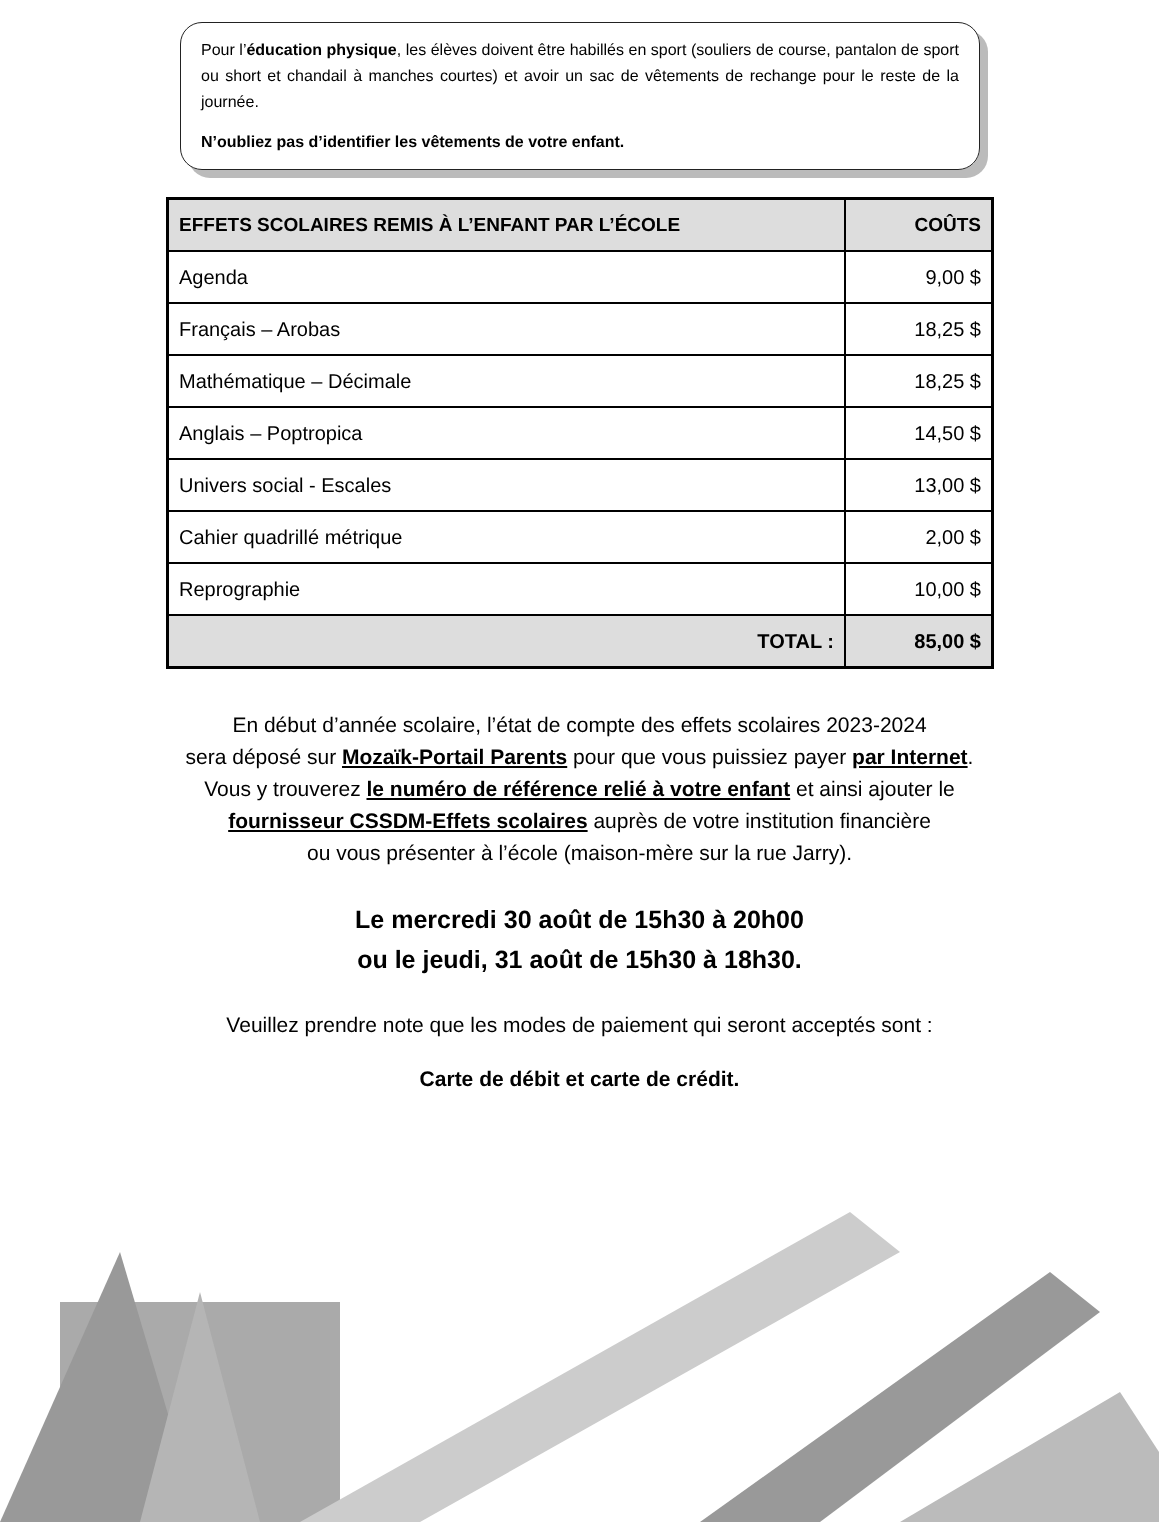Pour l’éducation physique, les élèves doivent être habillés en sport (souliers de course, pantalon de sport ou short et chandail à manches courtes) et avoir un sac de vêtements de rechange pour le reste de la journée.
N’oubliez pas d’identifier les vêtements de votre enfant.
| EFFETS SCOLAIRES REMIS À L’ENFANT PAR L’ÉCOLE | COÛTS |
| --- | --- |
| Agenda | 9,00 $ |
| Français – Arobas | 18,25 $ |
| Mathématique – Décimale | 18,25 $ |
| Anglais – Poptropica | 14,50 $ |
| Univers social - Escales | 13,00 $ |
| Cahier quadrillé métrique | 2,00 $ |
| Reprographie | 10,00 $ |
| TOTAL : | 85,00 $ |
En début d’année scolaire, l’état de compte des effets scolaires 2023-2024
sera déposé sur Mozaïk-Portail Parents pour que vous puissiez payer par Internet.
Vous y trouverez le numéro de référence relié à votre enfant et ainsi ajouter le
fournisseur CSSDM-Effets scolaires auprès de votre institution financière
ou vous présenter à l’école (maison-mère sur la rue Jarry).
Le mercredi 30 août de 15h30 à 20h00
ou le jeudi, 31 août de 15h30 à 18h30.
Veuillez prendre note que les modes de paiement qui seront acceptés sont :
Carte de débit et carte de crédit.